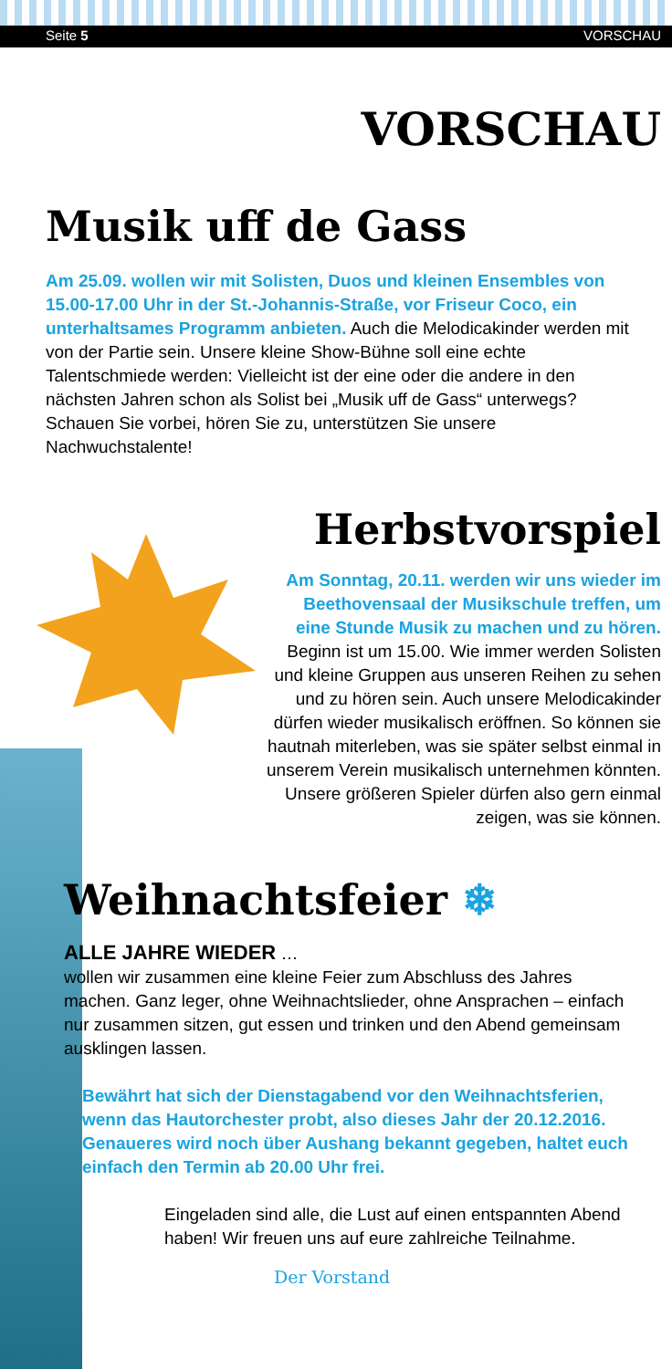Seite 5 VORSCHAU
VORSCHAU
Musik uff de Gass
Am 25.09. wollen wir mit Solisten, Duos und kleinen Ensembles von 15.00-17.00 Uhr in der St.-Johannis-Straße, vor Friseur Coco, ein unterhaltsames Programm anbieten. Auch die Melodicakinder werden mit von der Partie sein. Unsere kleine Show-Bühne soll eine echte Talentschmiede werden: Vielleicht ist der eine oder die andere in den nächsten Jahren schon als Solist bei „Musik uff de Gass“ unterwegs? Schauen Sie vorbei, hören Sie zu, unterstützen Sie unsere Nachwuchstalente!
Herbstvorspiel
Am Sonntag, 20.11. werden wir uns wieder im Beethovensaal der Musikschule treffen, um eine Stunde Musik zu machen und zu hören. Beginn ist um 15.00. Wie immer werden Solisten und kleine Gruppen aus unseren Reihen zu sehen und zu hören sein. Auch unsere Melodicakinder dürfen wieder musikalisch eröffnen. So können sie hautnah miterleben, was sie später selbst einmal in unserem Verein musikalisch unternehmen könnten. Unsere größeren Spieler dürfen also gern einmal zeigen, was sie können.
Weihnachtsfeier ❄
ALLE JAHRE WIEDER …
wollen wir zusammen eine kleine Feier zum Abschluss des Jahres machen. Ganz leger, ohne Weihnachtslieder, ohne Ansprachen – einfach nur zusammen sitzen, gut essen und trinken und den Abend gemeinsam ausklingen lassen.
Bewährt hat sich der Dienstagabend vor den Weihnachtsferien, wenn das Hautorchester probt, also dieses Jahr der 20.12.2016. Genaueres wird noch über Aushang bekannt gegeben, haltet euch einfach den Termin ab 20.00 Uhr frei.
Eingeladen sind alle, die Lust auf einen entspannten Abend haben! Wir freuen uns auf eure zahlreiche Teilnahme.
Der Vorstand